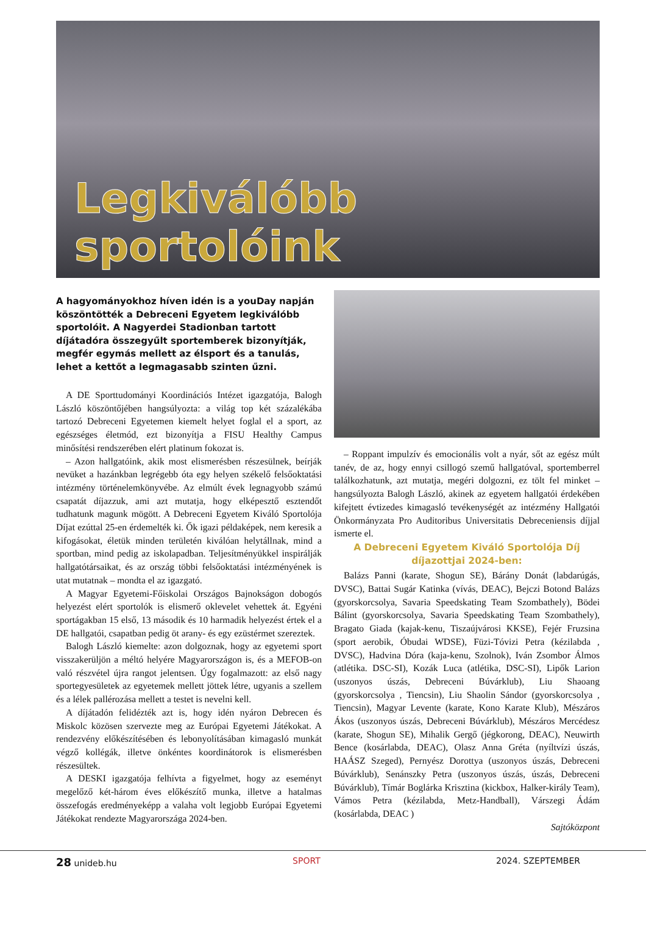Legkiválóbb sportolóink
A hagyományokhoz híven idén is a youDay napján köszöntötték a Debreceni Egyetem legkiválóbb sportolóit. A Nagyerdei Stadionban tartott díjátadóra összegyűlt sportemberek bizonyítják, megfér egymás mellett az élsport és a tanulás, lehet a kettőt a legmagasabb szinten űzni.
A DE Sporttudományi Koordinációs Intézet igazgatója, Balogh László köszöntőjében hangsúlyozta: a világ top két százalékába tartozó Debreceni Egyetemen kiemelt helyet foglal el a sport, az egészséges életmód, ezt bizonyítja a FISU Healthy Campus minősítési rendszerében elért platinum fokozat is.
– Azon hallgatóink, akik most elismerésben részesülnek, beírják nevüket a hazánkban legrégebb óta egy helyen székelő felsőoktatási intézmény történelemkönyvébe. Az elmúlt évek legnagyobb számú csapatát díjazzuk, ami azt mutatja, hogy elképesztő esztendőt tudhatunk magunk mögött. A Debreceni Egyetem Kiváló Sportolója Díjat ezúttal 25-en érdemelték ki. Ők igazi példaképek, nem keresik a kifogásokat, életük minden területén kiválóan helytállnak, mind a sportban, mind pedig az iskolapadban. Teljesítményükkel inspirálják hallgatótársaikat, és az ország többi felsőoktatási intézményének is utat mutatnak – mondta el az igazgató.
A Magyar Egyetemi-Főiskolai Országos Bajnokságon dobogós helyezést elért sportolók is elismerő oklevelet vehettek át. Egyéni sportágakban 15 első, 13 második és 10 harmadik helyezést értek el a DE hallgatói, csapatban pedig öt arany- és egy ezüstérmet szereztek.
Balogh László kiemelte: azon dolgoznak, hogy az egyetemi sport visszakerüljön a méltó helyére Magyarországon is, és a MEFOB-on való részvétel újra rangot jelentsen. Úgy fogalmazott: az első nagy sportegyesületek az egyetemek mellett jöttek létre, ugyanis a szellem és a lélek pallérozása mellett a testet is nevelni kell.
A díjátadón felidézték azt is, hogy idén nyáron Debrecen és Miskolc közösen szervezte meg az Európai Egyetemi Játékokat. A rendezvény előkészítésében és lebonyolításában kimagasló munkát végző kollégák, illetve önkéntes koordinátorok is elismerésben részesültek.
A DESKI igazgatója felhívta a figyelmet, hogy az eseményt megelőző két-három éves előkészítő munka, illetve a hatalmas összefogás eredményeképp a valaha volt legjobb Európai Egyetemi Játékokat rendezte Magyarországa 2024-ben.
– Roppant impulzív és emocionális volt a nyár, sőt az egész múlt tanév, de az, hogy ennyi csillogó szemű hallgatóval, sportemberrel találkozhatunk, azt mutatja, megéri dolgozni, ez tölt fel minket – hangsúlyozta Balogh László, akinek az egyetem hallgatói érdekében kifejtett évtizedes kimagasló tevékenységét az intézmény Hallgatói Önkormányzata Pro Auditoribus Universitatis Debreceniensis díjjal ismerte el.
A Debreceni Egyetem Kiváló Sportolója Díj díjazottjai 2024-ben:
Balázs Panni (karate, Shogun SE), Bárány Donát (labdarúgás, DVSC), Battai Sugár Katinka (vívás, DEAC), Bejczi Botond Balázs (gyorskorcsolya, Savaria Speedskating Team Szombathely), Bödei Bálint (gyorskorcsolya, Savaria Speedskating Team Szombathely), Bragato Giada (kajak-kenu, Tiszaújvárosi KKSE), Fejér Fruzsina (sport aerobik, Óbudai WDSE), Füzi-Tóvizi Petra (kézilabda , DVSC), Hadvina Dóra (kaja-kenu, Szolnok), Iván Zsombor Álmos (atlétika. DSC-SI), Kozák Luca (atlétika, DSC-SI), Lipők Larion (uszonyos úszás, Debreceni Búvárklub), Liu Shaoang (gyorskorcsolya , Tiencsin), Liu Shaolin Sándor (gyorskorcsolya , Tiencsin), Magyar Levente (karate, Kono Karate Klub), Mészáros Ákos (uszonyos úszás, Debreceni Búvárklub), Mészáros Mercédesz (karate, Shogun SE), Mihalik Gergő (jégkorong, DEAC), Neuwirth Bence (kosárlabda, DEAC), Olasz Anna Gréta (nyíltvízi úszás, HAÁSZ Szeged), Pernyész Dorottya (uszonyos úszás, Debreceni Búvárklub), Senánszky Petra (uszonyos úszás, úszás, Debreceni Búvárklub), Tímár Boglárka Krisztina (kickbox, Halker-király Team), Vámos Petra (kézilabda, Metz-Handball), Várszegi Ádám (kosárlabda, DEAC )
Sajtóközpont
28 unideb.hu SPORT 2024. SZEPTEMBER